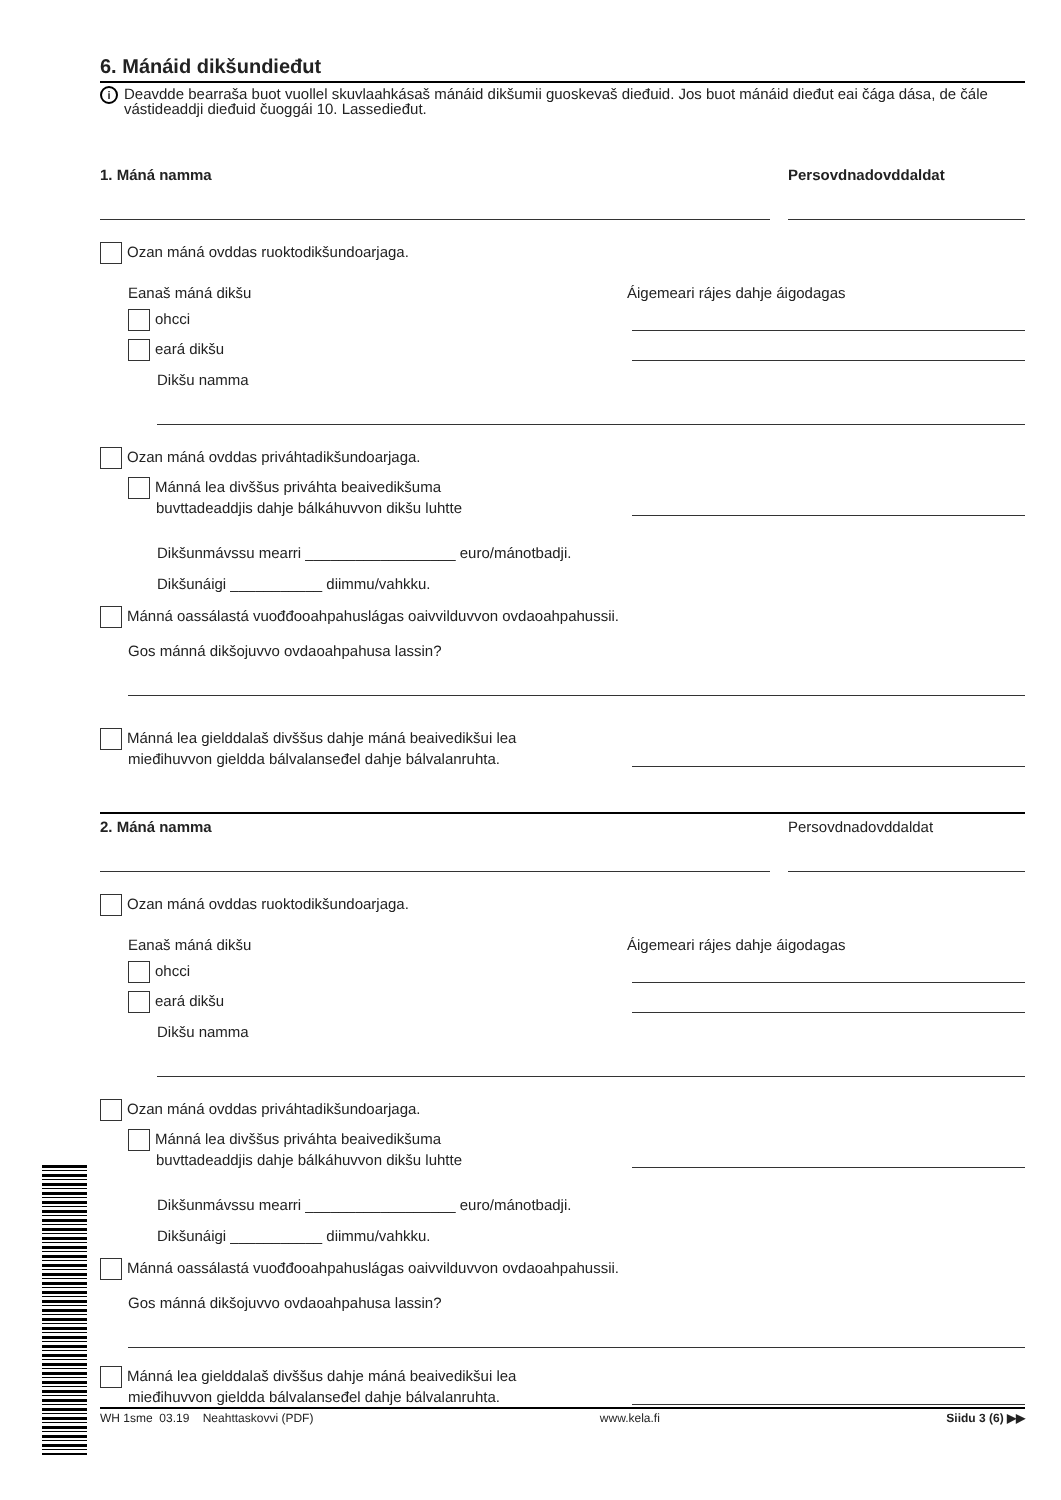6. Mánáid dikšundieđut
i Deavdde bearraša buot vuollel skuvlaahkásaš mánáid dikšumii guoskevaš dieđuid. Jos buot mánáid dieđut eai čága dása, de čále vástideaddji dieđuid čuoggái 10. Lassedieđut.
1. Máná namma Persovdnadovddaldat
Ozan máná ovddas ruoktodikšundoarjaga.
Eanaš máná dikšu Áigemeari rájes dahje áigodagas
ohcci
eará dikšu
Dikšu namma
Ozan máná ovddas priváhtadikšundoarjaga.
Mánná lea divššus priváhta beaivedikšuma
buvttadeaddjis dahje bálkáhuvvon dikšu luhtte
Dikšunmávssu mearri __________________ euro/mánotbadji.
Dikšunáigi ___________ diimmu/vahkku.
Mánná oassálastá vuođđooahpahuslágas oaivvilduvvon ovdaoahpahussii.
Gos mánná dikšojuvvo ovdaoahpahusa lassin?
Mánná lea gielddalaš divššus dahje máná beaivedikšui lea
mieđihuvvon gieldda bálvalanseđel dahje bálvalanruhta.
2. Máná namma Persovdnadovddaldat
Ozan máná ovddas ruoktodikšundoarjaga.
Eanaš máná dikšu Áigemeari rájes dahje áigodagas
ohcci
eará dikšu
Dikšu namma
Ozan máná ovddas priváhtadikšundoarjaga.
Mánná lea divššus priváhta beaivedikšuma
buvttadeaddjis dahje bálkáhuvvon dikšu luhtte
Dikšunmávssu mearri __________________ euro/mánotbadji.
Dikšunáigi ___________ diimmu/vahkku.
Mánná oassálastá vuođđooahpahuslágas oaivvilduvvon ovdaoahpahussii.
Gos mánná dikšojuvvo ovdaoahpahusa lassin?
Mánná lea gielddalaš divššus dahje máná beaivedikšui lea
mieđihuvvon gieldda bálvalanseđel dahje bálvalanruhta.
WH 1sme 03.19 Neahttaskovvi (PDF) www.kela.fi Siidu 3 (6) ▶▶